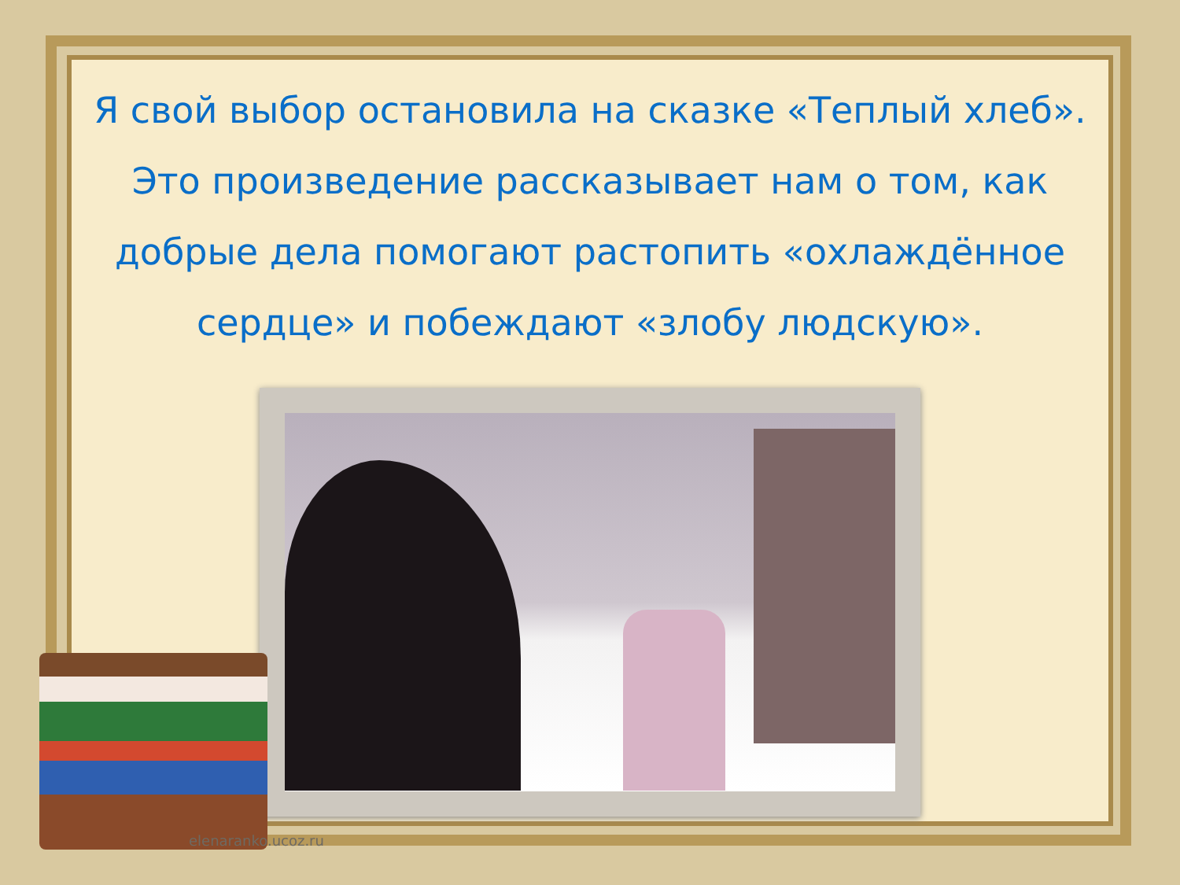Я свой выбор остановила на сказке «Теплый хлеб». Это произведение рассказывает нам о том, как добрые дела помогают растопить «охлаждённое сердце» и побеждают «злобу людскую».
elenaranko.ucoz.ru